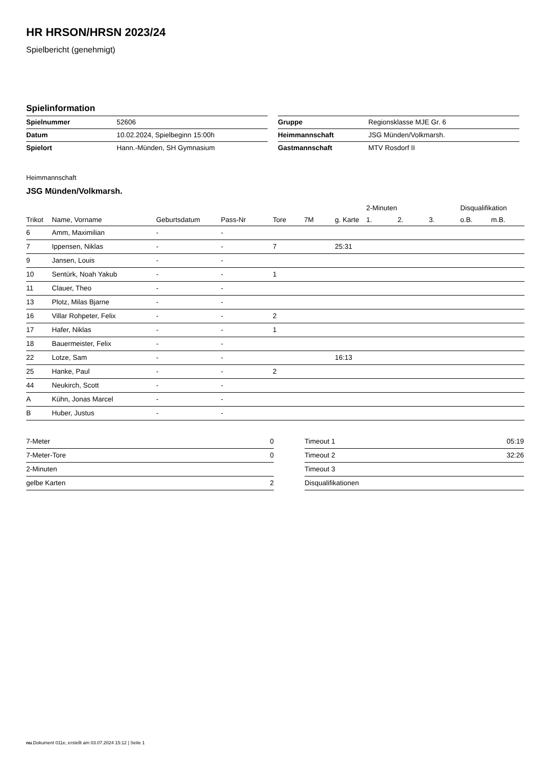HR HRSON/HRSN 2023/24
Spielbericht (genehmigt)
Spielinformation
| Spielnummer | 52606 |
| Datum | 10.02.2024, Spielbeginn 15:00h |
| Spielort | Hann.-Münden, SH Gymnasium |
| Gruppe | Regionsklasse MJE Gr. 6 |
| Heimmannschaft | JSG Münden/Volkmarsh. |
| Gastmannschaft | MTV Rosdorf II |
Heimmannschaft
JSG Münden/Volkmarsh.
| | | | | | | | 2-Minuten | | | Disqualifikation | |
| --- | --- | --- | --- | --- | --- | --- | --- | --- | --- | --- | --- |
| Trikot | Name, Vorname | Geburtsdatum | Pass-Nr | Tore | 7M | g. Karte | 1. | 2. | 3. | o.B. | m.B. |
| 6 | Amm, Maximilian | - | - | | | | | | | | |
| 7 | Ippensen, Niklas | - | - | 7 | | 25:31 | | | | | |
| 9 | Jansen, Louis | - | - | | | | | | | | |
| 10 | Sentürk, Noah Yakub | - | - | 1 | | | | | | | |
| 11 | Clauer, Theo | - | - | | | | | | | | |
| 13 | Plotz, Milas Bjarne | - | - | | | | | | | | |
| 16 | Villar Rohpeter, Felix | - | - | 2 | | | | | | | |
| 17 | Hafer, Niklas | - | - | 1 | | | | | | | |
| 18 | Bauermeister, Felix | - | - | | | | | | | | |
| 22 | Lotze, Sam | - | - | | | 16:13 | | | | | |
| 25 | Hanke, Paul | - | - | 2 | | | | | | | |
| 44 | Neukirch, Scott | - | - | | | | | | | | |
| A | Kühn, Jonas Marcel | - | - | | | | | | | | |
| B | Huber, Justus | - | - | | | | | | | | |
| 7-Meter | 0 |
| 7-Meter-Tore | 0 |
| 2-Minuten | |
| gelbe Karten | 2 |
| Timeout 1 | 05:19 |
| Timeout 2 | 32:26 |
| Timeout 3 | |
| Disqualifikationen | |
nu.Dokument 011e, erstellt am 03.07.2024 15:12 | Seite 1